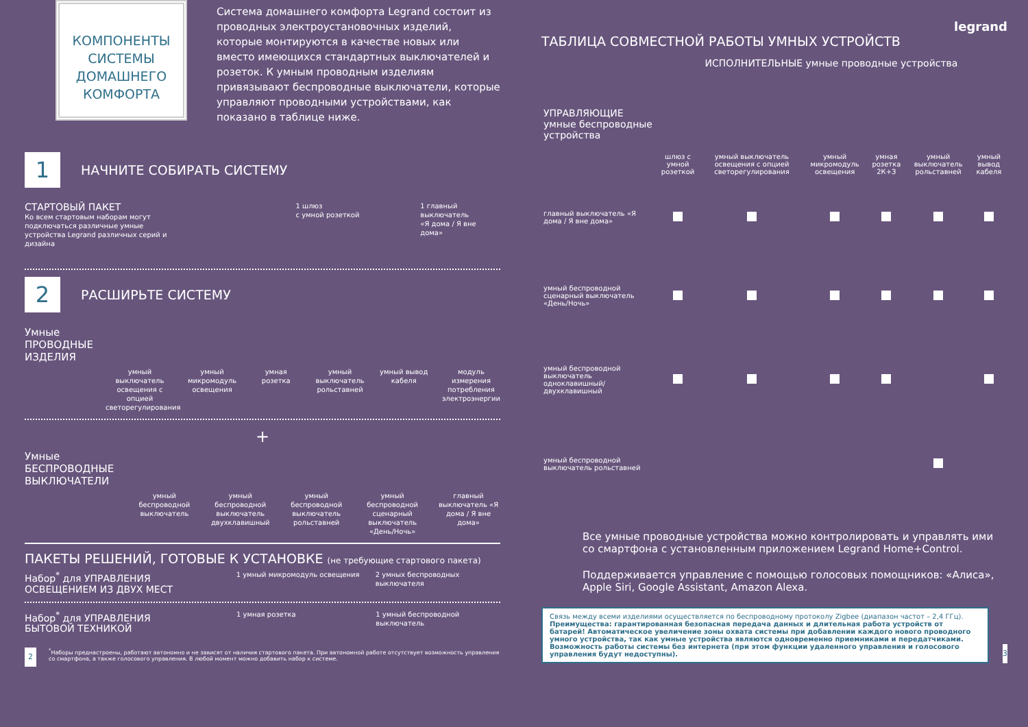КОМПОНЕНТЫ СИСТЕМЫ ДОМАШНЕГО КОМФОРТА
Система домашнего комфорта Legrand состоит из проводных электроустановочных изделий, которые монтируются в качестве новых или вместо имеющихся стандартных выключателей и розеток. К умным проводным изделиям привязывают беспроводные выключатели, которые управляют проводными устройствами, как показано в таблице ниже.
1
НАЧНИТЕ СОБИРАТЬ СИСТЕМУ
СТАРТОВЫЙ ПАКЕТ
Ко всем стартовым наборам могут подключаться различные умные устройства Legrand различных серий и дизайна
1 шлюз
с умной розеткой
1 главный выключатель
«Я дома / Я вне дома»
2
РАСШИРЬТЕ СИСТЕМУ
Умные ПРОВОДНЫЕ ИЗДЕЛИЯ
умный выключатель освещения с опцией светорегулирования
умный микромодуль освещения
умная розетка умный выключатель рольставней
умный вывод кабеля
модуль измерения потребления электроэнергии
+
Умные БЕСПРОВОДНЫЕ ВЫКЛЮЧАТЕЛИ
умный беспроводной выключатель
умный беспроводной выключатель двухклавишный
умный беспроводной выключатель рольставней
умный беспроводной сценарный выключатель «День/Ночь»
главный выключатель «Я дома / Я вне дома»
ПАКЕТЫ РЕШЕНИЙ, ГОТОВЫЕ К УСТАНОВКЕ (не требующие стартового пакета)
Набор<sup>*</sup> для УПРАВЛЕНИЯ ОСВЕЩЕНИЕМ ИЗ ДВУХ МЕСТ
1 умный микромодуль освещения 2 умных беспроводных выключателя
Набор<sup>*</sup> для УПРАВЛЕНИЯ БЫТОВОЙ ТЕХНИКОЙ
1 умная розетка 1 умный беспроводной выключатель
2
<sup>*</sup> Наборы преднастроены, работают автономно и не зависят от наличия стартового пакета. При автономной работе отсутствует возможность управления со смартфона, а также голосового управления. В любой момент можно добавить набор к системе.
legrand
ТАБЛИЦА СОВМЕСТНОЙ РАБОТЫ УМНЫХ УСТРОЙСТВ
| | ИСПОЛНИТЕЛЬНЫЕ умные проводные устройства | | | | | |
| --- | --- | --- | --- | --- | --- | --- |
| УПРАВЛЯЮЩИЕ умные беспроводные устройства | шлюз с умной розеткой | умный выключатель освещения с опцией светорегулирования | умный микромодуль освещения | умная розетка 2К+З | умный выключатель рольставней | умный вывод кабеля |
| главный выключатель «Я дома / Я вне дома» | | | | | | |
| умный беспроводной сценарный выключатель «День/Ночь» | | | | | | |
| умный беспроводной выключатель одноклавишный/ двухклавишный | | | | | | |
| умный беспроводной выключатель рольставней | | | | | | |
Все умные проводные устройства можно контролировать и управлять ими со смартфона с установленным приложением Legrand Home+Control.
Поддерживается управление с помощью голосовых помощников: «Алиса», Apple Siri, Google Assistant, Amazon Alexa.
Связь между всеми изделиями осуществляется по беспроводному протоколу Zigbee (диапазон частот – 2,4 ГГц).
Преимущества: гарантированная безопасная передача данных и длительная работа устройств от батарей! Автоматическое увеличение зоны охвата системы при добавлении каждого нового проводного умного устройства, так как умные устройства являются одновременно приемниками и передатчиками. Возможность работы системы без интернета (при этом функции удаленного управления и голосового управления будут недоступны).
3